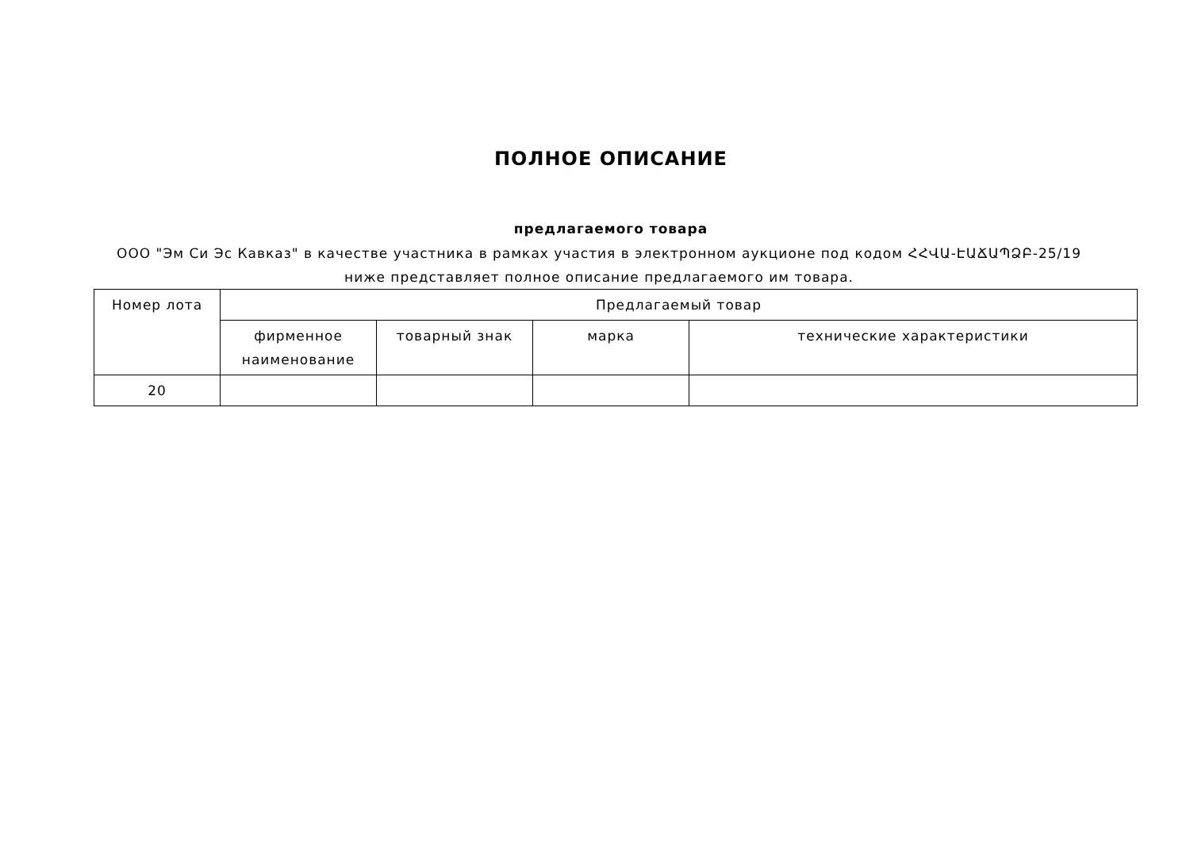ПОЛНОЕ ОПИСАНИЕ
предлагаемого товара
ООО "Эм Си Эс Кавказ" в качестве участника в рамках участия в электронном аукционе под кодом ՀՀՎԱ-ԷԱՃԱՊՁԲ-25/19 ниже представляет полное описание предлагаемого им товара.
| Номер лота | Предлагаемый товар | | | |
| --- | --- | --- | --- | --- |
| | фирменное наименование | товарный знак | марка | технические характеристики |
| 20 | | | | |